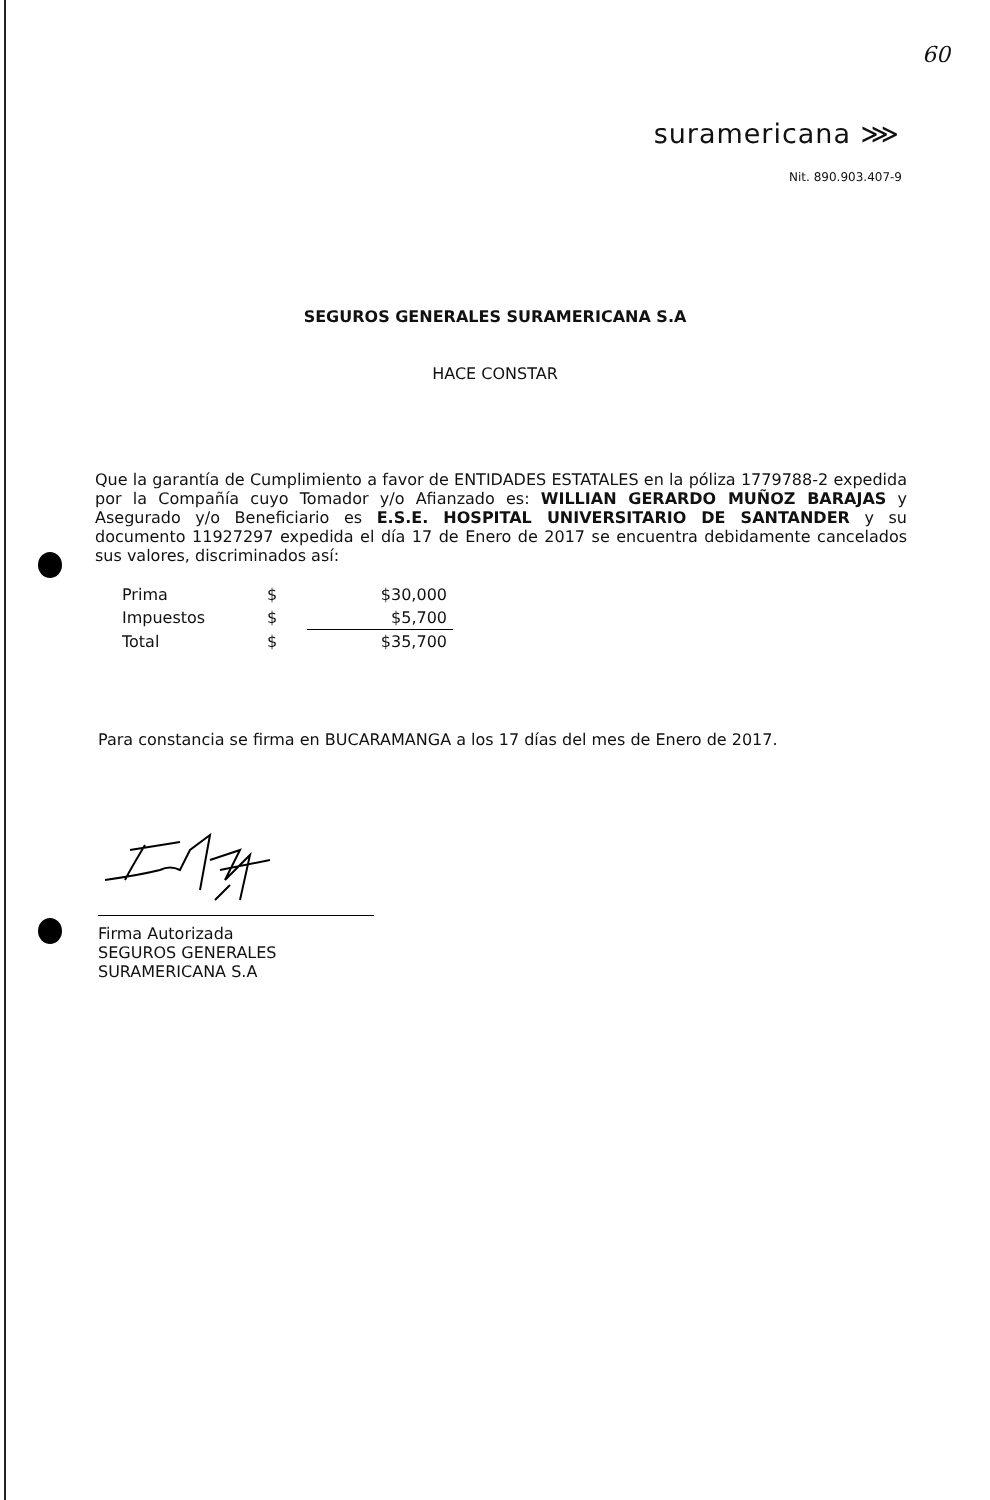60
suramericana ⋙
Nit. 890.903.407-9
SEGUROS GENERALES SURAMERICANA S.A
HACE CONSTAR
Que la garantía de Cumplimiento a favor de ENTIDADES ESTATALES en la póliza 1779788-2 expedida por la Compañía cuyo Tomador y/o Afianzado es: WILLIAN GERARDO MUÑOZ BARAJAS y Asegurado y/o Beneficiario es E.S.E. HOSPITAL UNIVERSITARIO DE SANTANDER y su documento 11927297 expedida el día 17 de Enero de 2017 se encuentra debidamente cancelados sus valores, discriminados así:
| Prima | $ | $30,000 |
| Impuestos | $ | $5,700 |
| Total | $ | $35,700 |
Para constancia se firma en BUCARAMANGA a los 17 días del mes de Enero de 2017.
Firma Autorizada
SEGUROS GENERALES SURAMERICANA S.A